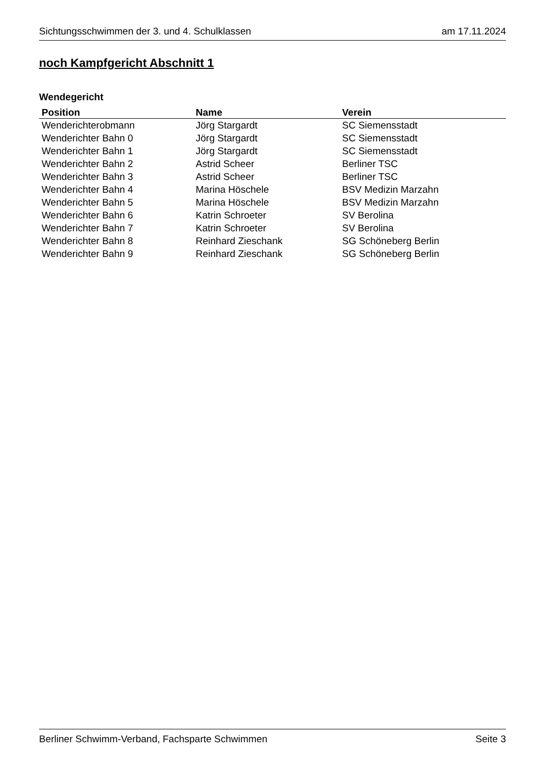Sichtungsschwimmen der 3. und 4. Schulklassen am 17.11.2024
noch Kampfgericht Abschnitt 1
Wendegericht
| Position | Name | Verein |
| --- | --- | --- |
| Wenderichterobmann | Jörg Stargardt | SC Siemensstadt |
| Wenderichter Bahn 0 | Jörg Stargardt | SC Siemensstadt |
| Wenderichter Bahn 1 | Jörg Stargardt | SC Siemensstadt |
| Wenderichter Bahn 2 | Astrid Scheer | Berliner TSC |
| Wenderichter Bahn 3 | Astrid Scheer | Berliner TSC |
| Wenderichter Bahn 4 | Marina Höschele | BSV Medizin Marzahn |
| Wenderichter Bahn 5 | Marina Höschele | BSV Medizin Marzahn |
| Wenderichter Bahn 6 | Katrin Schroeter | SV Berolina |
| Wenderichter Bahn 7 | Katrin Schroeter | SV Berolina |
| Wenderichter Bahn 8 | Reinhard Zieschank | SG Schöneberg Berlin |
| Wenderichter Bahn 9 | Reinhard Zieschank | SG Schöneberg Berlin |
Berliner Schwimm-Verband, Fachsparte Schwimmen Seite 3